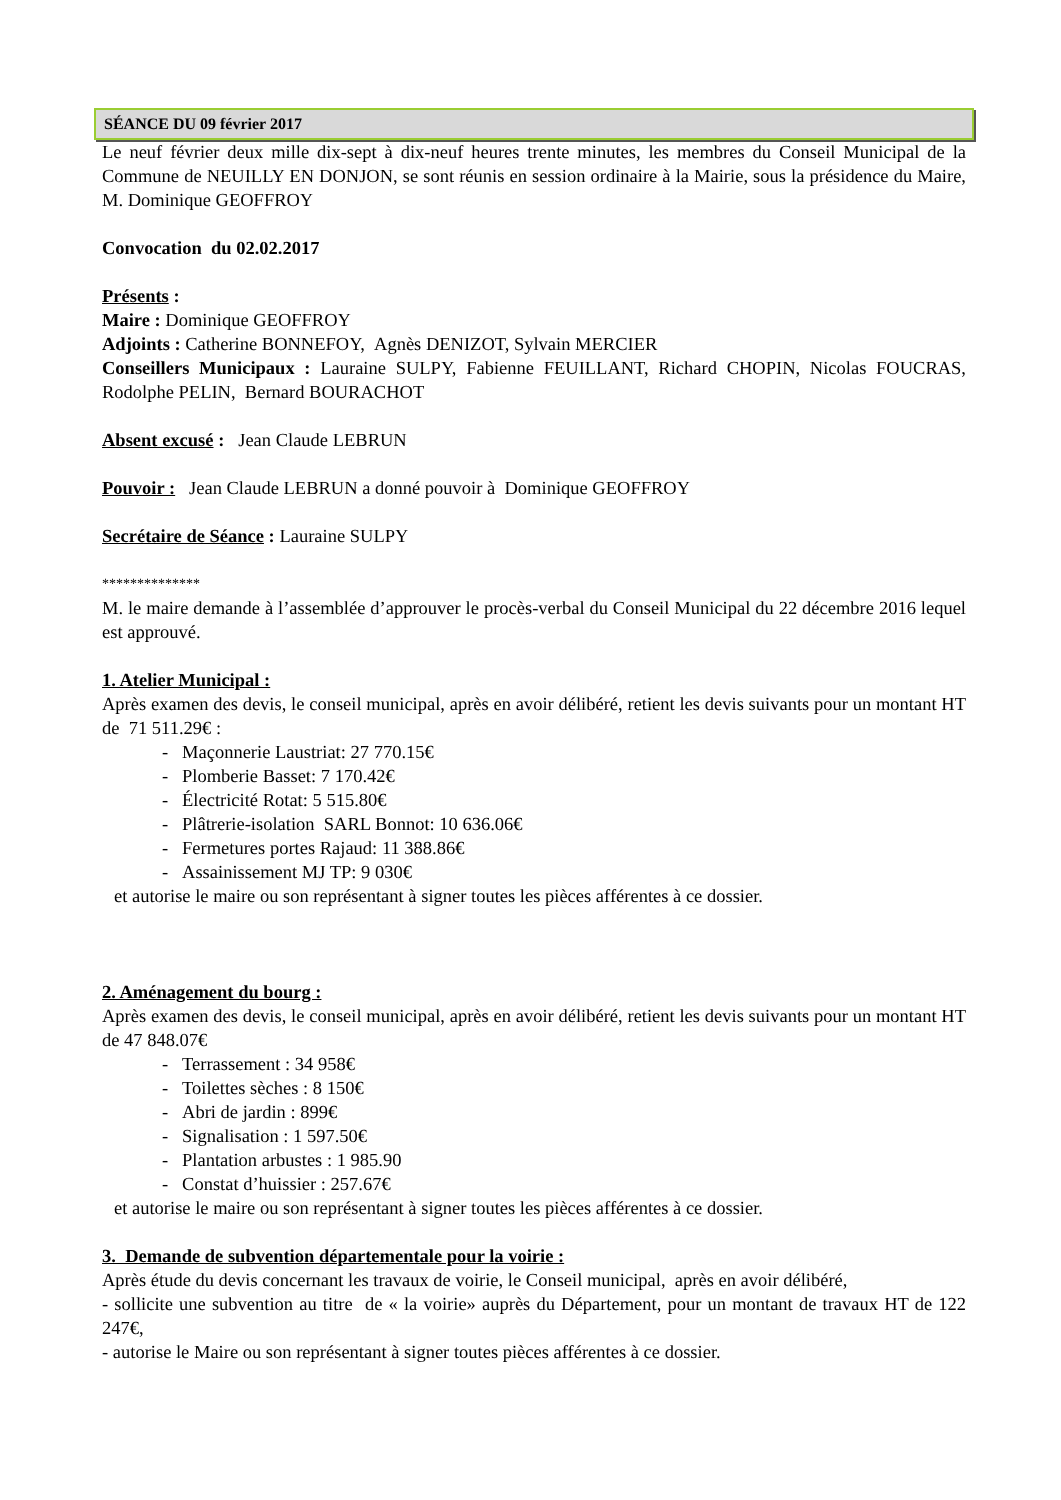SÉANCE DU 09 février 2017
Le neuf février deux mille dix-sept à dix-neuf heures trente minutes, les membres du Conseil Municipal de la Commune de NEUILLY EN DONJON, se sont réunis en session ordinaire à la Mairie, sous la présidence du Maire, M. Dominique GEOFFROY
Convocation du 02.02.2017
Présents :
Maire : Dominique GEOFFROY
Adjoints : Catherine BONNEFOY, Agnès DENIZOT, Sylvain MERCIER
Conseillers Municipaux : Lauraine SULPY, Fabienne FEUILLANT, Richard CHOPIN, Nicolas FOUCRAS, Rodolphe PELIN, Bernard BOURACHOT
Absent excusé : Jean Claude LEBRUN
Pouvoir : Jean Claude LEBRUN a donné pouvoir à Dominique GEOFFROY
Secrétaire de Séance : Lauraine SULPY
**************
M. le maire demande à l’assemblée d’approuver le procès-verbal du Conseil Municipal du 22 décembre 2016 lequel est approuvé.
1. Atelier Municipal :
Après examen des devis, le conseil municipal, après en avoir délibéré, retient les devis suivants pour un montant HT de 71 511.29€ :
- Maçonnerie Laustriat: 27 770.15€
- Plomberie Basset: 7 170.42€
- Électricité Rotat: 5 515.80€
- Plâtrerie-isolation SARL Bonnot: 10 636.06€
- Fermetures portes Rajaud: 11 388.86€
- Assainissement MJ TP: 9 030€
et autorise le maire ou son représentant à signer toutes les pièces afférentes à ce dossier.
2. Aménagement du bourg :
Après examen des devis, le conseil municipal, après en avoir délibéré, retient les devis suivants pour un montant HT de 47 848.07€
- Terrassement : 34 958€
- Toilettes sèches : 8 150€
- Abri de jardin : 899€
- Signalisation : 1 597.50€
- Plantation arbustes : 1 985.90
- Constat d’huissier : 257.67€
et autorise le maire ou son représentant à signer toutes les pièces afférentes à ce dossier.
3. Demande de subvention départementale pour la voirie :
Après étude du devis concernant les travaux de voirie, le Conseil municipal, après en avoir délibéré,
- sollicite une subvention au titre de « la voirie» auprès du Département, pour un montant de travaux HT de 122 247€,
- autorise le Maire ou son représentant à signer toutes pièces afférentes à ce dossier.